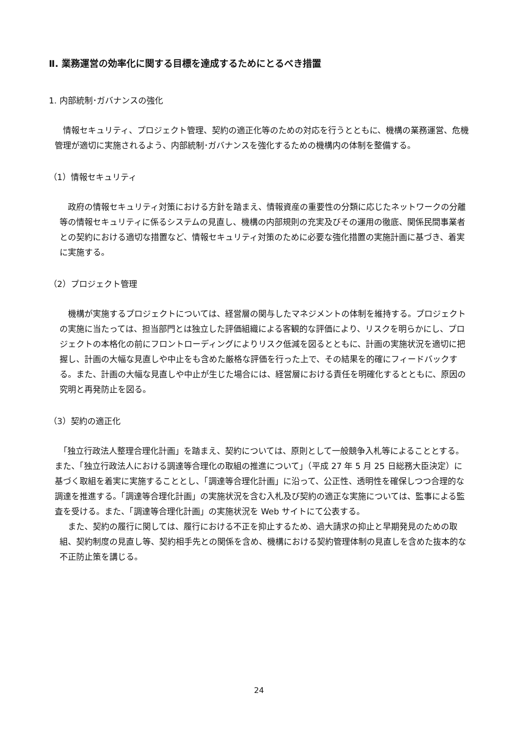Ⅱ. 業務運営の効率化に関する目標を達成するためにとるべき措置
1. 内部統制･ガバナンスの強化
情報セキュリティ、プロジェクト管理、契約の適正化等のための対応を行うとともに、機構の業務運営、危機管理が適切に実施されるよう、内部統制･ガバナンスを強化するための機構内の体制を整備する。
（1）情報セキュリティ
政府の情報セキュリティ対策における方針を踏まえ、情報資産の重要性の分類に応じたネットワークの分離等の情報セキュリティに係るシステムの見直し、機構の内部規則の充実及びその運用の徹底、関係民間事業者との契約における適切な措置など、情報セキュリティ対策のために必要な強化措置の実施計画に基づき、着実に実施する。
（2）プロジェクト管理
機構が実施するプロジェクトについては、経営層の関与したマネジメントの体制を維持する。プロジェクトの実施に当たっては、担当部門とは独立した評価組織による客観的な評価により、リスクを明らかにし、プロジェクトの本格化の前にフロントローディングによりリスク低減を図るとともに、計画の実施状況を適切に把握し、計画の大幅な見直しや中止をも含めた厳格な評価を行った上で、その結果を的確にフィードバックする。また、計画の大幅な見直しや中止が生じた場合には、経営層における責任を明確化するとともに、原因の究明と再発防止を図る。
（3）契約の適正化
「独立行政法人整理合理化計画」を踏まえ、契約については、原則として一般競争入札等によることとする。また、「独立行政法人における調達等合理化の取組の推進について」（平成 27 年 5 月 25 日総務大臣決定）に基づく取組を着実に実施することとし、「調達等合理化計画」に沿って、公正性、透明性を確保しつつ合理的な調達を推進する。「調達等合理化計画」の実施状況を含む入札及び契約の適正な実施については、監事による監査を受ける。また、「調達等合理化計画」の実施状況を Web サイトにて公表する。
また、契約の履行に関しては、履行における不正を抑止するため、過大請求の抑止と早期発見のための取組、契約制度の見直し等、契約相手先との関係を含め、機構における契約管理体制の見直しを含めた抜本的な不正防止策を講じる。
24